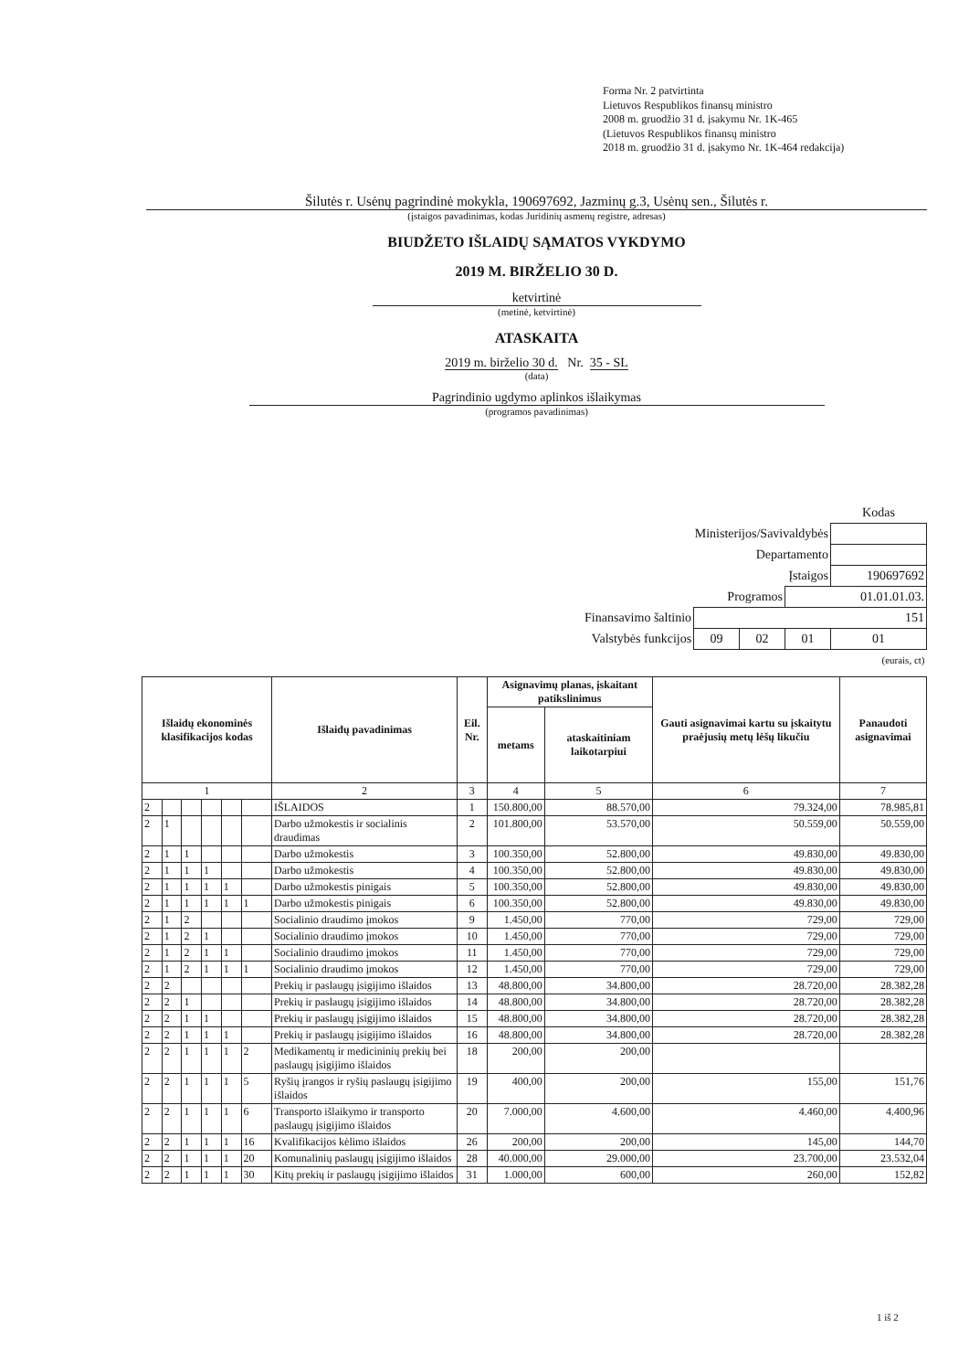Forma Nr. 2 patvirtinta
Lietuvos Respublikos finansų ministro
2008 m. gruodžio 31 d. įsakymu Nr. 1K-465
(Lietuvos Respublikos finansų ministro
2018 m. gruodžio 31 d. įsakymo Nr. 1K-464 redakcija)
Šilutės r. Usėnų pagrindinė mokykla, 190697692, Jazminų g.3, Usėnų sen., Šilutės r.
(įstaigos pavadinimas, kodas Juridinių asmenų registre, adresas)
BIUDŽETO IŠLAIDŲ SĄMATOS VYKDYMO
2019 M. BIRŽELIO 30 D.
ketvirtinė
(metinė, ketvirtinė)
ATASKAITA
2019 m. birželio 30 d. Nr. 35 - SL
(data)
Pagrindinio ugdymo aplinkos išlaikymas
(programos pavadinimas)
| | | | | Kodas |
| Ministerijos/Savivaldybės | | | | |
| Departamento | | | | |
| Įstaigos | | | | 190697692 |
| Programos | | | 01.01.01.03. | |
| Finansavimo šaltinio | 151 | | | |
| Valstybės funkcijos | 09 | 02 | 01 | 01 |
| (eurais, ct) | | | | |
| Išlaidų ekonominės klasifikacijos kodas | | | | | | Išlaidų pavadinimas | Eil. Nr. | Asignavimų planas, įskaitant patikslinimus | | Gauti asignavimai kartu su įskaitytu praėjusių metų lėšų likučiu | Panaudoti asignavimai |
| --- | --- | --- | --- | --- | --- | --- | --- | --- | --- | --- | --- |
| | | | | | | | | metams | ataskaitiniam laikotarpiui | | |
| 1 | | | | | | 2 | 3 | 4 | 5 | 6 | 7 |
| 2 | | | | | | IŠLAIDOS | 1 | 150.800,00 | 88.570,00 | 79.324,00 | 78.985,81 |
| 2 | 1 | | | | | Darbo užmokestis ir socialinis draudimas | 2 | 101.800,00 | 53.570,00 | 50.559,00 | 50.559,00 |
| 2 | 1 | 1 | | | | Darbo užmokestis | 3 | 100.350,00 | 52.800,00 | 49.830,00 | 49.830,00 |
| 2 | 1 | 1 | 1 | | | Darbo užmokestis | 4 | 100.350,00 | 52.800,00 | 49.830,00 | 49.830,00 |
| 2 | 1 | 1 | 1 | 1 | | Darbo užmokestis pinigais | 5 | 100.350,00 | 52.800,00 | 49.830,00 | 49.830,00 |
| 2 | 1 | 1 | 1 | 1 | 1 | Darbo užmokestis pinigais | 6 | 100.350,00 | 52.800,00 | 49.830,00 | 49.830,00 |
| 2 | 1 | 2 | | | | Socialinio draudimo įmokos | 9 | 1.450,00 | 770,00 | 729,00 | 729,00 |
| 2 | 1 | 2 | 1 | | | Socialinio draudimo įmokos | 10 | 1.450,00 | 770,00 | 729,00 | 729,00 |
| 2 | 1 | 2 | 1 | 1 | | Socialinio draudimo įmokos | 11 | 1.450,00 | 770,00 | 729,00 | 729,00 |
| 2 | 1 | 2 | 1 | 1 | 1 | Socialinio draudimo įmokos | 12 | 1.450,00 | 770,00 | 729,00 | 729,00 |
| 2 | 2 | | | | | Prekių ir paslaugų įsigijimo išlaidos | 13 | 48.800,00 | 34.800,00 | 28.720,00 | 28.382,28 |
| 2 | 2 | 1 | | | | Prekių ir paslaugų įsigijimo išlaidos | 14 | 48.800,00 | 34.800,00 | 28.720,00 | 28.382,28 |
| 2 | 2 | 1 | 1 | | | Prekių ir paslaugų įsigijimo išlaidos | 15 | 48.800,00 | 34.800,00 | 28.720,00 | 28.382,28 |
| 2 | 2 | 1 | 1 | 1 | | Prekių ir paslaugų įsigijimo išlaidos | 16 | 48.800,00 | 34.800,00 | 28.720,00 | 28.382,28 |
| 2 | 2 | 1 | 1 | 1 | 2 | Medikamentų ir medicininių prekių bei paslaugų įsigijimo išlaidos | 18 | 200,00 | 200,00 | | |
| 2 | 2 | 1 | 1 | 1 | 5 | Ryšių įrangos ir ryšių paslaugų įsigijimo išlaidos | 19 | 400,00 | 200,00 | 155,00 | 151,76 |
| 2 | 2 | 1 | 1 | 1 | 6 | Transporto išlaikymo ir transporto paslaugų įsigijimo išlaidos | 20 | 7.000,00 | 4.600,00 | 4.460,00 | 4.400,96 |
| 2 | 2 | 1 | 1 | 1 | 16 | Kvalifikacijos kėlimo išlaidos | 26 | 200,00 | 200,00 | 145,00 | 144,70 |
| 2 | 2 | 1 | 1 | 1 | 20 | Komunalinių paslaugų įsigijimo išlaidos | 28 | 40.000,00 | 29.000,00 | 23.700,00 | 23.532,04 |
| 2 | 2 | 1 | 1 | 1 | 30 | Kitų prekių ir paslaugų įsigijimo išlaidos | 31 | 1.000,00 | 600,00 | 260,00 | 152,82 |
1 iš 2